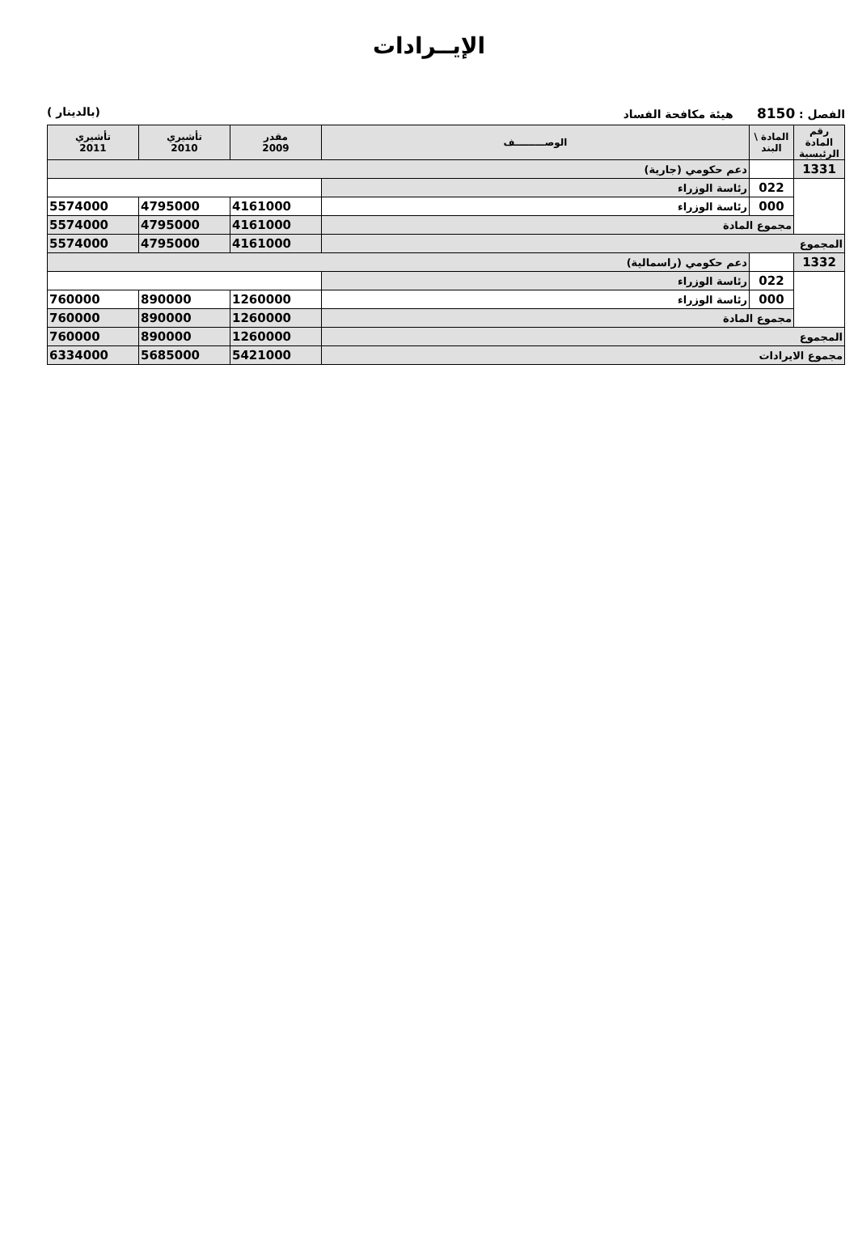الإيــرادات
الفصل : 8150 هيئة مكافحة الفساد (بالدينار )
| رقم المادة الرئيسية | المادة \ البند | الوصـــــــــف | مقدر 2009 | تأشيري 2010 | تأشيري 2011 |
| --- | --- | --- | --- | --- | --- |
| 1331 | | دعم حكومي (جارية) | | | |
| | 022 | رئاسة الوزراء | | | |
| | 000 | رئاسة الوزراء | 4161000 | 4795000 | 5574000 |
| | مجموع المادة | | 4161000 | 4795000 | 5574000 |
| المجموع | | | 4161000 | 4795000 | 5574000 |
| 1332 | | دعم حكومي (راسمالية) | | | |
| | 022 | رئاسة الوزراء | | | |
| | 000 | رئاسة الوزراء | 1260000 | 890000 | 760000 |
| | مجموع المادة | | 1260000 | 890000 | 760000 |
| المجموع | | | 1260000 | 890000 | 760000 |
| مجموع الايرادات | | | 5421000 | 5685000 | 6334000 |